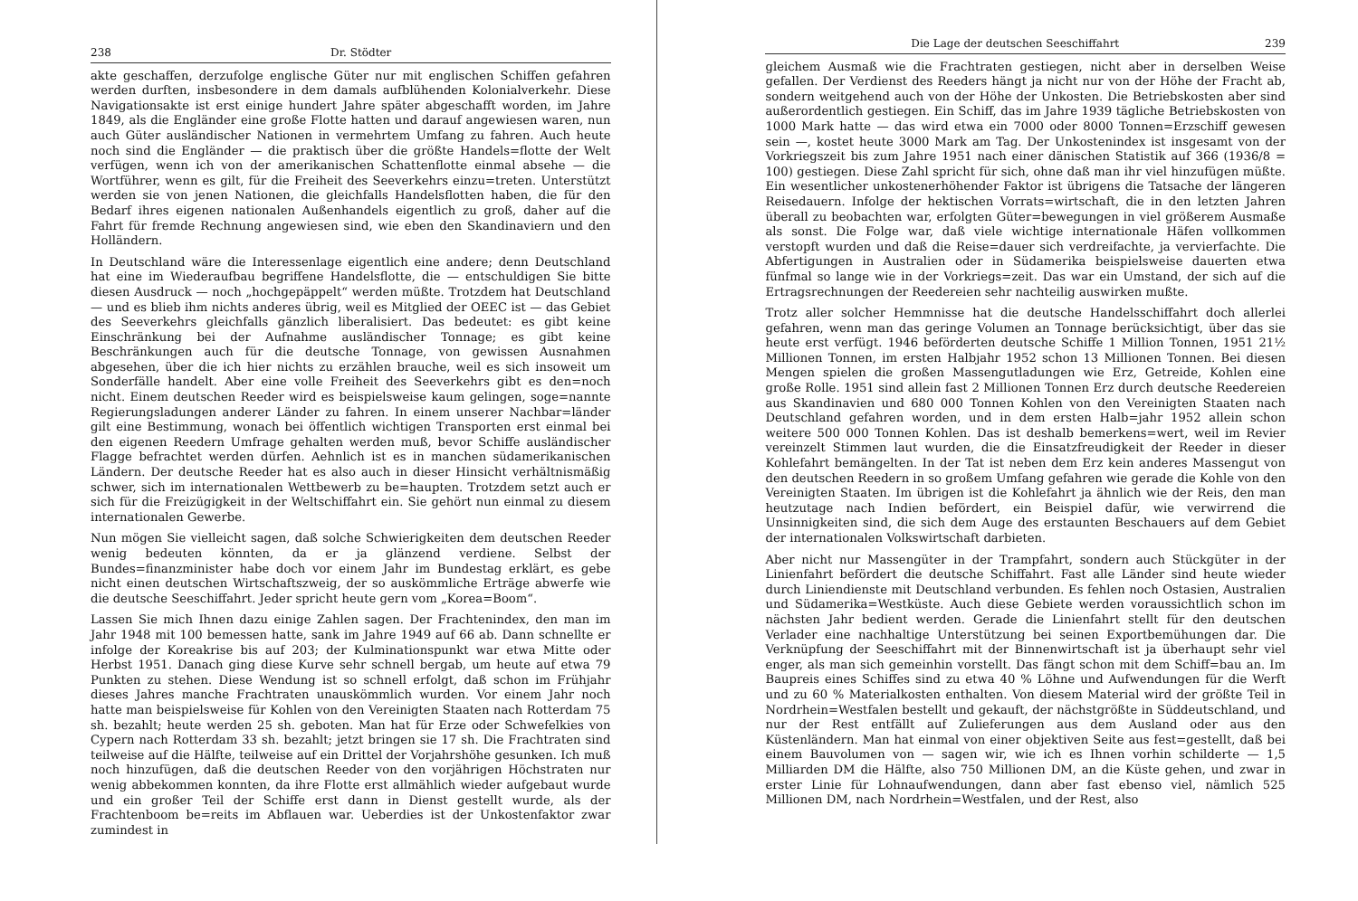238 Dr. Stödter
akte geschaffen, derzufolge englische Güter nur mit englischen Schiffen gefahren werden durften, insbesondere in dem damals aufblühenden Kolonialverkehr. Diese Navigationsakte ist erst einige hundert Jahre später abgeschafft worden, im Jahre 1849, als die Engländer eine große Flotte hatten und darauf angewiesen waren, nun auch Güter ausländischer Nationen in vermehrtem Umfang zu fahren. Auch heute noch sind die Engländer — die praktisch über die größte Handels=flotte der Welt verfügen, wenn ich von der amerikanischen Schattenflotte einmal absehe — die Wortführer, wenn es gilt, für die Freiheit des Seeverkehrs einzu=treten. Unterstützt werden sie von jenen Nationen, die gleichfalls Handelsflotten haben, die für den Bedarf ihres eigenen nationalen Außenhandels eigentlich zu groß, daher auf die Fahrt für fremde Rechnung angewiesen sind, wie eben den Skandinaviern und den Holländern.
In Deutschland wäre die Interessenlage eigentlich eine andere; denn Deutschland hat eine im Wiederaufbau begriffene Handelsflotte, die — entschuldigen Sie bitte diesen Ausdruck — noch „hochgepäppelt“ werden müßte. Trotzdem hat Deutschland — und es blieb ihm nichts anderes übrig, weil es Mitglied der OEEC ist — das Gebiet des Seeverkehrs gleichfalls gänzlich liberalisiert. Das bedeutet: es gibt keine Einschränkung bei der Aufnahme ausländischer Tonnage; es gibt keine Beschränkungen auch für die deutsche Tonnage, von gewissen Ausnahmen abgesehen, über die ich hier nichts zu erzählen brauche, weil es sich insoweit um Sonderfälle handelt. Aber eine volle Freiheit des Seeverkehrs gibt es den=noch nicht. Einem deutschen Reeder wird es beispielsweise kaum gelingen, soge=nannte Regierungsladungen anderer Länder zu fahren. In einem unserer Nachbar=länder gilt eine Bestimmung, wonach bei öffentlich wichtigen Transporten erst einmal bei den eigenen Reedern Umfrage gehalten werden muß, bevor Schiffe ausländischer Flagge befrachtet werden dürfen. Aehnlich ist es in manchen südamerikanischen Ländern. Der deutsche Reeder hat es also auch in dieser Hinsicht verhältnismäßig schwer, sich im internationalen Wettbewerb zu be=haupten. Trotzdem setzt auch er sich für die Freizügigkeit in der Weltschiffahrt ein. Sie gehört nun einmal zu diesem internationalen Gewerbe.
Nun mögen Sie vielleicht sagen, daß solche Schwierigkeiten dem deutschen Reeder wenig bedeuten könnten, da er ja glänzend verdiene. Selbst der Bundes=finanzminister habe doch vor einem Jahr im Bundestag erklärt, es gebe nicht einen deutschen Wirtschaftszweig, der so auskömmliche Erträge abwerfe wie die deutsche Seeschiffahrt. Jeder spricht heute gern vom „Korea=Boom“.
Lassen Sie mich Ihnen dazu einige Zahlen sagen. Der Frachtenindex, den man im Jahr 1948 mit 100 bemessen hatte, sank im Jahre 1949 auf 66 ab. Dann schnellte er infolge der Koreakrise bis auf 203; der Kulminationspunkt war etwa Mitte oder Herbst 1951. Danach ging diese Kurve sehr schnell bergab, um heute auf etwa 79 Punkten zu stehen. Diese Wendung ist so schnell erfolgt, daß schon im Frühjahr dieses Jahres manche Frachtraten unauskömmlich wurden. Vor einem Jahr noch hatte man beispielsweise für Kohlen von den Vereinigten Staaten nach Rotterdam 75 sh. bezahlt; heute werden 25 sh. geboten. Man hat für Erze oder Schwefelkies von Cypern nach Rotterdam 33 sh. bezahlt; jetzt bringen sie 17 sh. Die Frachtraten sind teilweise auf die Hälfte, teilweise auf ein Drittel der Vorjahrshöhe gesunken. Ich muß noch hinzufügen, daß die deutschen Reeder von den vorjährigen Höchstraten nur wenig abbekommen konnten, da ihre Flotte erst allmählich wieder aufgebaut wurde und ein großer Teil der Schiffe erst dann in Dienst gestellt wurde, als der Frachtenboom be=reits im Abflauen war. Ueberdies ist der Unkostenfaktor zwar zumindest in
Die Lage der deutschen Seeschiffahrt 239
gleichem Ausmaß wie die Frachtraten gestiegen, nicht aber in derselben Weise gefallen. Der Verdienst des Reeders hängt ja nicht nur von der Höhe der Fracht ab, sondern weitgehend auch von der Höhe der Unkosten. Die Betriebskosten aber sind außerordentlich gestiegen. Ein Schiff, das im Jahre 1939 tägliche Betriebskosten von 1000 Mark hatte — das wird etwa ein 7000 oder 8000 Tonnen=Erzschiff gewesen sein —, kostet heute 3000 Mark am Tag. Der Unkostenindex ist insgesamt von der Vorkriegszeit bis zum Jahre 1951 nach einer dänischen Statistik auf 366 (1936/8 = 100) gestiegen. Diese Zahl spricht für sich, ohne daß man ihr viel hinzufügen müßte. Ein wesentlicher unkostenerhöhender Faktor ist übrigens die Tatsache der längeren Reisedauern. Infolge der hektischen Vorrats=wirtschaft, die in den letzten Jahren überall zu beobachten war, erfolgten Güter=bewegungen in viel größerem Ausmaße als sonst. Die Folge war, daß viele wichtige internationale Häfen vollkommen verstopft wurden und daß die Reise=dauer sich verdreifachte, ja vervierfachte. Die Abfertigungen in Australien oder in Südamerika beispielsweise dauerten etwa fünfmal so lange wie in der Vorkriegs=zeit. Das war ein Umstand, der sich auf die Ertragsrechnungen der Reedereien sehr nachteilig auswirken mußte.
Trotz aller solcher Hemmnisse hat die deutsche Handelsschiffahrt doch allerlei gefahren, wenn man das geringe Volumen an Tonnage berücksichtigt, über das sie heute erst verfügt. 1946 beförderten deutsche Schiffe 1 Million Tonnen, 1951 21½ Millionen Tonnen, im ersten Halbjahr 1952 schon 13 Millionen Tonnen. Bei diesen Mengen spielen die großen Massengutladungen wie Erz, Getreide, Kohlen eine große Rolle. 1951 sind allein fast 2 Millionen Tonnen Erz durch deutsche Reedereien aus Skandinavien und 680 000 Tonnen Kohlen von den Vereinigten Staaten nach Deutschland gefahren worden, und in dem ersten Halb=jahr 1952 allein schon weitere 500 000 Tonnen Kohlen. Das ist deshalb bemerkens=wert, weil im Revier vereinzelt Stimmen laut wurden, die die Einsatzfreudigkeit der Reeder in dieser Kohlefahrt bemängelten. In der Tat ist neben dem Erz kein anderes Massengut von den deutschen Reedern in so großem Umfang gefahren wie gerade die Kohle von den Vereinigten Staaten. Im übrigen ist die Kohlefahrt ja ähnlich wie der Reis, den man heutzutage nach Indien befördert, ein Beispiel dafür, wie verwirrend die Unsinnigkeiten sind, die sich dem Auge des erstaunten Beschauers auf dem Gebiet der internationalen Volkswirtschaft darbieten.
Aber nicht nur Massengüter in der Trampfahrt, sondern auch Stückgüter in der Linienfahrt befördert die deutsche Schiffahrt. Fast alle Länder sind heute wieder durch Liniendienste mit Deutschland verbunden. Es fehlen noch Ostasien, Australien und Südamerika=Westküste. Auch diese Gebiete werden voraussichtlich schon im nächsten Jahr bedient werden. Gerade die Linienfahrt stellt für den deutschen Verlader eine nachhaltige Unterstützung bei seinen Exportbemühungen dar. Die Verknüpfung der Seeschiffahrt mit der Binnenwirtschaft ist ja überhaupt sehr viel enger, als man sich gemeinhin vorstellt. Das fängt schon mit dem Schiff=bau an. Im Baupreis eines Schiffes sind zu etwa 40 % Löhne und Aufwendungen für die Werft und zu 60 % Materialkosten enthalten. Von diesem Material wird der größte Teil in Nordrhein=Westfalen bestellt und gekauft, der nächstgrößte in Süddeutschland, und nur der Rest entfällt auf Zulieferungen aus dem Ausland oder aus den Küstenländern. Man hat einmal von einer objektiven Seite aus fest=gestellt, daß bei einem Bauvolumen von — sagen wir, wie ich es Ihnen vorhin schilderte — 1,5 Milliarden DM die Hälfte, also 750 Millionen DM, an die Küste gehen, und zwar in erster Linie für Lohnaufwendungen, dann aber fast ebenso viel, nämlich 525 Millionen DM, nach Nordrhein=Westfalen, und der Rest, also